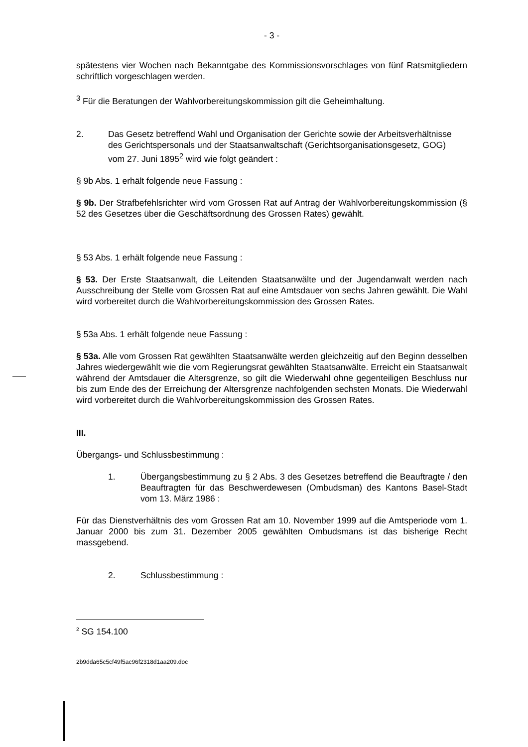- 3 -
spätestens vier Wochen nach Bekanntgabe des Kommissionsvorschlages von fünf Ratsmitgliedern schriftlich vorgeschlagen werden.
<sup>3</sup> Für die Beratungen der Wahlvorbereitungskommission gilt die Geheimhaltung.
2. Das Gesetz betreffend Wahl und Organisation der Gerichte sowie der Arbeitsverhältnisse des Gerichtspersonals und der Staatsanwaltschaft (Gerichtsorganisationsgesetz, GOG)
vom 27. Juni 1895<sup>2</sup> wird wie folgt geändert :
§ 9b Abs. 1 erhält folgende neue Fassung :
§ 9b. Der Strafbefehlsrichter wird vom Grossen Rat auf Antrag der Wahlvorbereitungskommission (§ 52 des Gesetzes über die Geschäftsordnung des Grossen Rates) gewählt.
§ 53 Abs. 1 erhält folgende neue Fassung :
§ 53. Der Erste Staatsanwalt, die Leitenden Staatsanwälte und der Jugendanwalt werden nach Ausschreibung der Stelle vom Grossen Rat auf eine Amtsdauer von sechs Jahren gewählt. Die Wahl wird vorbereitet durch die Wahlvorbereitungskommission des Grossen Rates.
§ 53a Abs. 1 erhält folgende neue Fassung :
§ 53a. Alle vom Grossen Rat gewählten Staatsanwälte werden gleichzeitig auf den Beginn desselben Jahres wiedergewählt wie die vom Regierungsrat gewählten Staatsanwälte. Erreicht ein Staatsanwalt während der Amtsdauer die Altersgrenze, so gilt die Wiederwahl ohne gegenteiligen Beschluss nur bis zum Ende des der Erreichung der Altersgrenze nachfolgenden sechsten Monats. Die Wiederwahl wird vorbereitet durch die Wahlvorbereitungskommission des Grossen Rates.
III.
Übergangs- und Schlussbestimmung :
1. Übergangsbestimmung zu § 2 Abs. 3 des Gesetzes betreffend die Beauftragte / den Beauftragten für das Beschwerdewesen (Ombudsman) des Kantons Basel-Stadt vom 13. März 1986 :
Für das Dienstverhältnis des vom Grossen Rat am 10. November 1999 auf die Amtsperiode vom 1. Januar 2000 bis zum 31. Dezember 2005 gewählten Ombudsmans ist das bisherige Recht massgebend.
2. Schlussbestimmung :
<sup>2</sup> SG 154.100
2b9dda65c5cf49f5ac96f2318d1aa209.doc